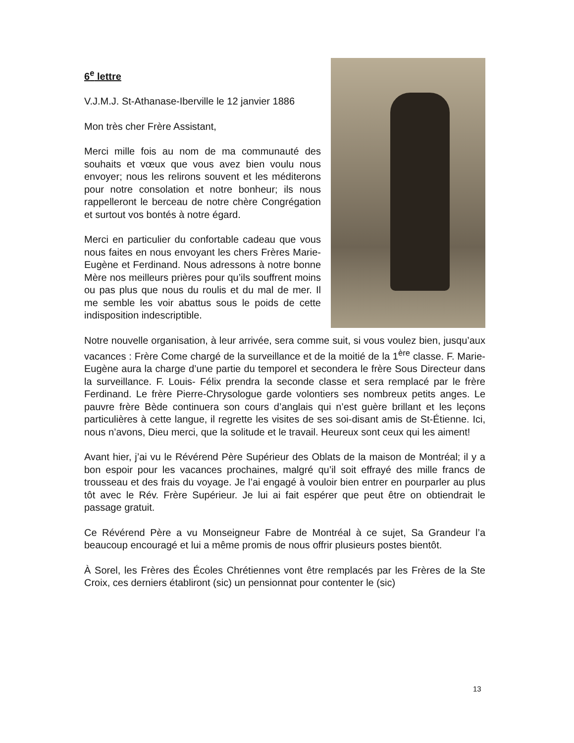6<sup>e</sup> lettre
V.J.M.J. St-Athanase-Iberville le 12 janvier 1886
Mon très cher Frère Assistant,
Merci mille fois au nom de ma communauté des souhaits et vœux que vous avez bien voulu nous envoyer; nous les relirons souvent et les méditerons pour notre consolation et notre bonheur; ils nous rappelleront le berceau de notre chère Congrégation et surtout vos bontés à notre égard.
Merci en particulier du confortable cadeau que vous nous faites en nous envoyant les chers Frères Marie-Eugène et Ferdinand. Nous adressons à notre bonne Mère nos meilleurs prières pour qu’ils souffrent moins ou pas plus que nous du roulis et du mal de mer. Il me semble les voir abattus sous le poids de cette indisposition indescriptible.
Notre nouvelle organisation, à leur arrivée, sera comme suit, si vous voulez bien, jusqu’aux vacances : Frère Come chargé de la surveillance et de la moitié de la 1<sup>ère</sup> classe. F. Marie-Eugène aura la charge d’une partie du temporel et secondera le frère Sous Directeur dans la surveillance. F. Louis- Félix prendra la seconde classe et sera remplacé par le frère Ferdinand. Le frère Pierre-Chrysologue garde volontiers ses nombreux petits anges. Le pauvre frère Bède continuera son cours d’anglais qui n’est guère brillant et les leçons particulières à cette langue, il regrette les visites de ses soi-disant amis de St-Étienne. Ici, nous n’avons, Dieu merci, que la solitude et le travail. Heureux sont ceux qui les aiment!
Avant hier, j’ai vu le Révérend Père Supérieur des Oblats de la maison de Montréal; il y a bon espoir pour les vacances prochaines, malgré qu’il soit effrayé des mille francs de trousseau et des frais du voyage. Je l’ai engagé à vouloir bien entrer en pourparler au plus tôt avec le Rév. Frère Supérieur. Je lui ai fait espérer que peut être on obtiendrait le passage gratuit.
Ce Révérend Père a vu Monseigneur Fabre de Montréal à ce sujet, Sa Grandeur l’a beaucoup encouragé et lui a même promis de nous offrir plusieurs postes bientôt.
À Sorel, les Frères des Écoles Chrétiennes vont être remplacés par les Frères de la Ste Croix, ces derniers établiront (sic) un pensionnat pour contenter le (sic)
13